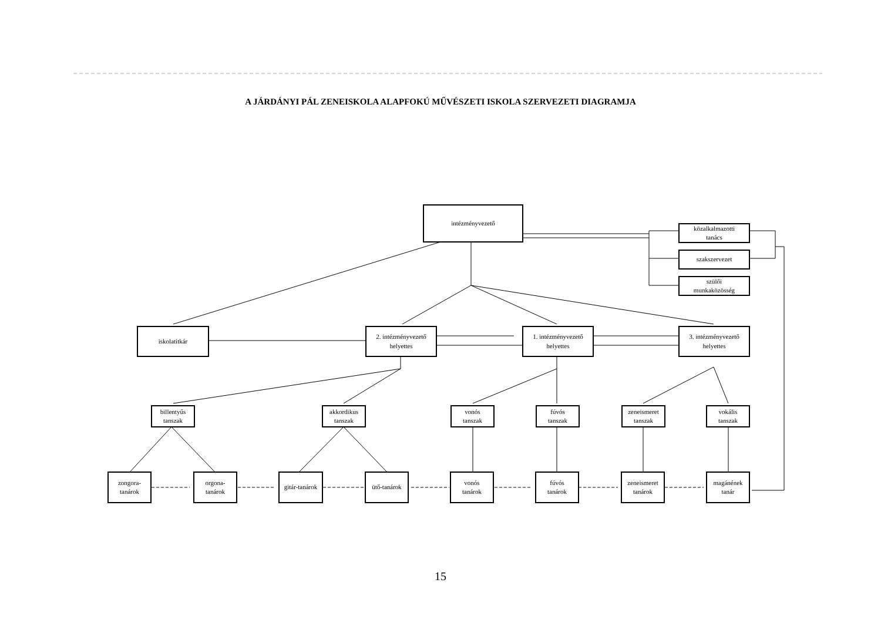A JÁRDÁNYI PÁL ZENEISKOLA ALAPFOKÚ MŰVÉSZETI ISKOLA SZERVEZETI DIAGRAMJA
intézményvezető
közalkalmazotti
tanács
szakszervezet
szülői
munkaközösség
iskolatitkár
2. intézményvezető
helyettes
1. intézményvezető
helyettes
3. intézményvezető
helyettes
billentyűs
tanszak
akkordikus
tanszak
vonós
tanszak
fúvós
tanszak
zeneismeret
tanszak
vokális
tanszak
zongora-
tanárok
orgona-
tanárok
gitár-tanárok
ütő-tanárok
vonós
tanárok
fúvós
tanárok
zeneismeret
tanárok
magánének
tanár
15